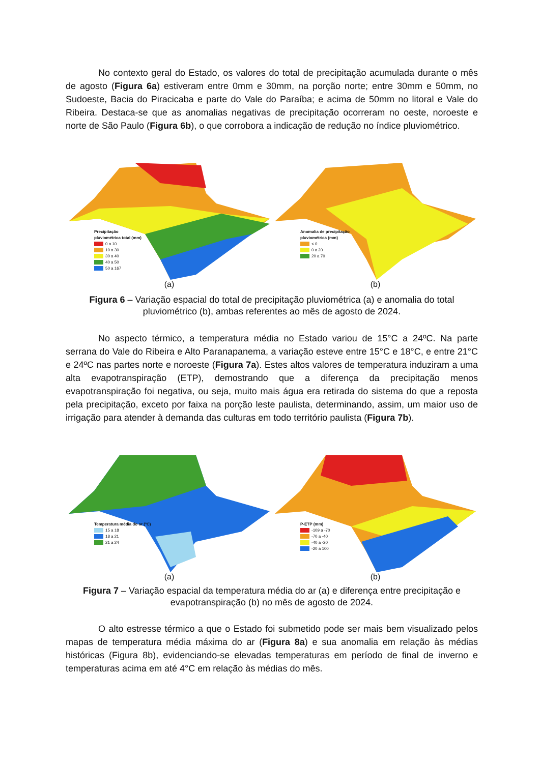No contexto geral do Estado, os valores do total de precipitação acumulada durante o mês de agosto (Figura 6a) estiveram entre 0mm e 30mm, na porção norte; entre 30mm e 50mm, no Sudoeste, Bacia do Piracicaba e parte do Vale do Paraíba; e acima de 50mm no litoral e Vale do Ribeira. Destaca-se que as anomalias negativas de precipitação ocorreram no oeste, noroeste e norte de São Paulo (Figura 6b), o que corrobora a indicação de redução no índice pluviométrico.
Precipitação
pluviométrica total (mm)
0 a 10
10 a 30
30 a 40
40 a 50
50 a 167
(a)
Anomalia de precipitação
pluviométrica (mm)
< 0
0 a 20
20 a 70
(b)
Figura 6 – Variação espacial do total de precipitação pluviométrica (a) e anomalia do total pluviométrico (b), ambas referentes ao mês de agosto de 2024.
No aspecto térmico, a temperatura média no Estado variou de 15°C a 24ºC. Na parte serrana do Vale do Ribeira e Alto Paranapanema, a variação esteve entre 15°C e 18°C, e entre 21°C e 24ºC nas partes norte e noroeste (Figura 7a). Estes altos valores de temperatura induziram a uma alta evapotranspiração (ETP), demostrando que a diferença da precipitação menos evapotranspiração foi negativa, ou seja, muito mais água era retirada do sistema do que a reposta pela precipitação, exceto por faixa na porção leste paulista, determinando, assim, um maior uso de irrigação para atender à demanda das culturas em todo território paulista (Figura 7b).
Temperatura média do ar (°C)
15 a 18
18 a 21
21 a 24
(a)
P-ETP (mm)
-109 a -70
-70 a -40
-40 a -20
-20 a 100
(b)
Figura 7 – Variação espacial da temperatura média do ar (a) e diferença entre precipitação e evapotranspiração (b) no mês de agosto de 2024.
O alto estresse térmico a que o Estado foi submetido pode ser mais bem visualizado pelos mapas de temperatura média máxima do ar (Figura 8a) e sua anomalia em relação às médias históricas (Figura 8b), evidenciando-se elevadas temperaturas em período de final de inverno e temperaturas acima em até 4°C em relação às médias do mês.